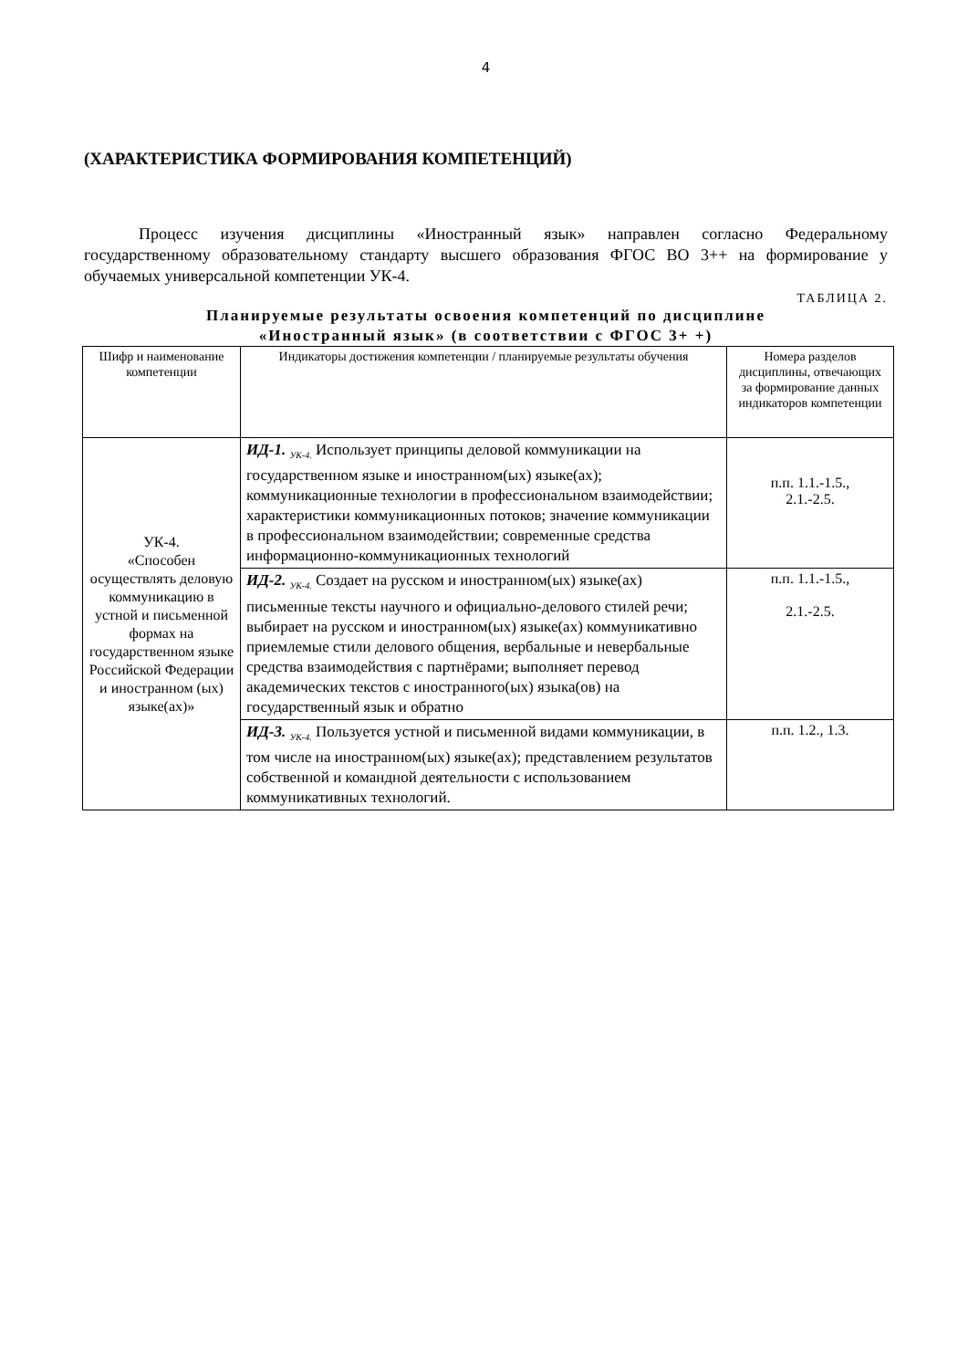4
(ХАРАКТЕРИСТИКА ФОРМИРОВАНИЯ КОМПЕТЕНЦИЙ)
Процесс изучения дисциплины «Иностранный язык» направлен согласно Федеральному государственному образовательному стандарту высшего образования ФГОС ВО 3++ на формирование у обучаемых универсальной компетенции УК-4.
ТАБЛИЦА 2.
Планируемые результаты освоения компетенций по дисциплине
«Иностранный язык» (в соответствии с ФГОС 3+ +)
| Шифр и наименование компетенции | Индикаторы достижения компетенции / планируемые результаты обучения | Номера разделов дисциплины, отвечающих за формирование данных индикаторов компетенции |
| УК-4. «Способен осуществлять деловую коммуникацию в устной и письменной формах на государственном языке Российской Федерации и иностранном (ых) языке(ах)» | ИД-1. <sub>УК-4.</sub> Использует принципы деловой коммуникации на государственном языке и иностранном(ых) языке(ах); коммуникационные технологии в профессиональном взаимодействии; характеристики коммуникационных потоков; значение коммуникации в профессиональном взаимодействии; современные средства информационно-коммуникационных технологий | п.п. 1.1.-1.5., 2.1.-2.5. |
| | ИД-2. <sub>УК-4.</sub> Создает на русском и иностранном(ых) языке(ах) письменные тексты научного и официально-делового стилей речи; выбирает на русском и иностранном(ых) языке(ах) коммуникативно приемлемые стили делового общения, вербальные и невербальные средства взаимодействия с партнёрами; выполняет перевод академических текстов с иностранного(ых) языка(ов) на государственный язык и обратно | п.п. 1.1.-1.5., 2.1.-2.5. |
| | ИД-3. <sub>УК-4.</sub> Пользуется устной и письменной видами коммуникации, в том числе на иностранном(ых) языке(ах); представлением результатов собственной и командной деятельности с использованием коммуникативных технологий. | п.п. 1.2., 1.3. |